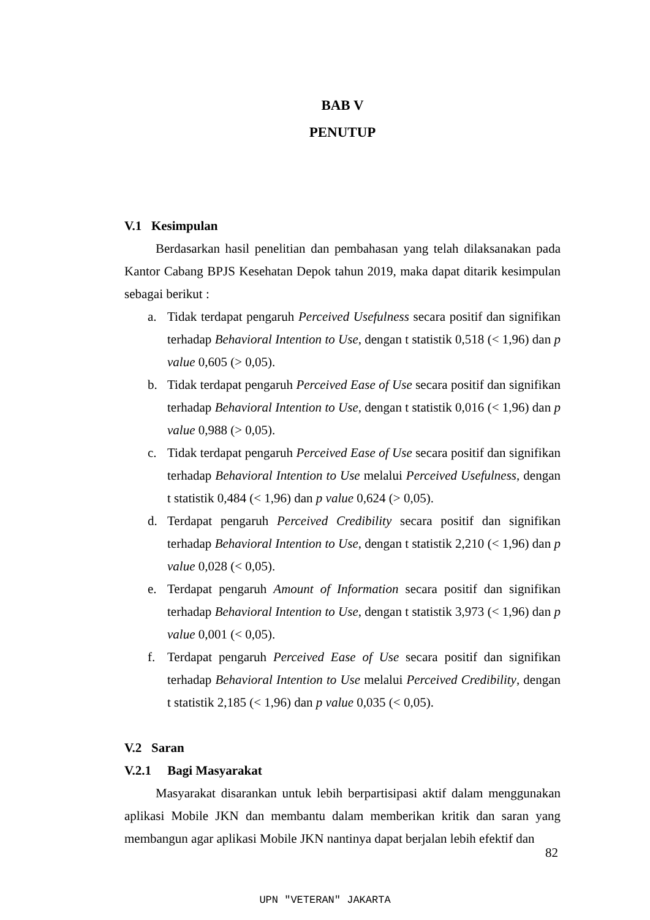BAB V
PENUTUP
V.1 Kesimpulan
Berdasarkan hasil penelitian dan pembahasan yang telah dilaksanakan pada Kantor Cabang BPJS Kesehatan Depok tahun 2019, maka dapat ditarik kesimpulan sebagai berikut :
a. Tidak terdapat pengaruh Perceived Usefulness secara positif dan signifikan terhadap Behavioral Intention to Use, dengan t statistik 0,518 (< 1,96) dan p value 0,605 (> 0,05).
b. Tidak terdapat pengaruh Perceived Ease of Use secara positif dan signifikan terhadap Behavioral Intention to Use, dengan t statistik 0,016 (< 1,96) dan p value 0,988 (> 0,05).
c. Tidak terdapat pengaruh Perceived Ease of Use secara positif dan signifikan terhadap Behavioral Intention to Use melalui Perceived Usefulness, dengan t statistik 0,484 (< 1,96) dan p value 0,624 (> 0,05).
d. Terdapat pengaruh Perceived Credibility secara positif dan signifikan terhadap Behavioral Intention to Use, dengan t statistik 2,210 (< 1,96) dan p value 0,028 (< 0,05).
e. Terdapat pengaruh Amount of Information secara positif dan signifikan terhadap Behavioral Intention to Use, dengan t statistik 3,973 (< 1,96) dan p value 0,001 (< 0,05).
f. Terdapat pengaruh Perceived Ease of Use secara positif dan signifikan terhadap Behavioral Intention to Use melalui Perceived Credibility, dengan t statistik 2,185 (< 1,96) dan p value 0,035 (< 0,05).
V.2 Saran
V.2.1 Bagi Masyarakat
Masyarakat disarankan untuk lebih berpartisipasi aktif dalam menggunakan aplikasi Mobile JKN dan membantu dalam memberikan kritik dan saran yang membangun agar aplikasi Mobile JKN nantinya dapat berjalan lebih efektif dan
82
UPN "VETERAN" JAKARTA